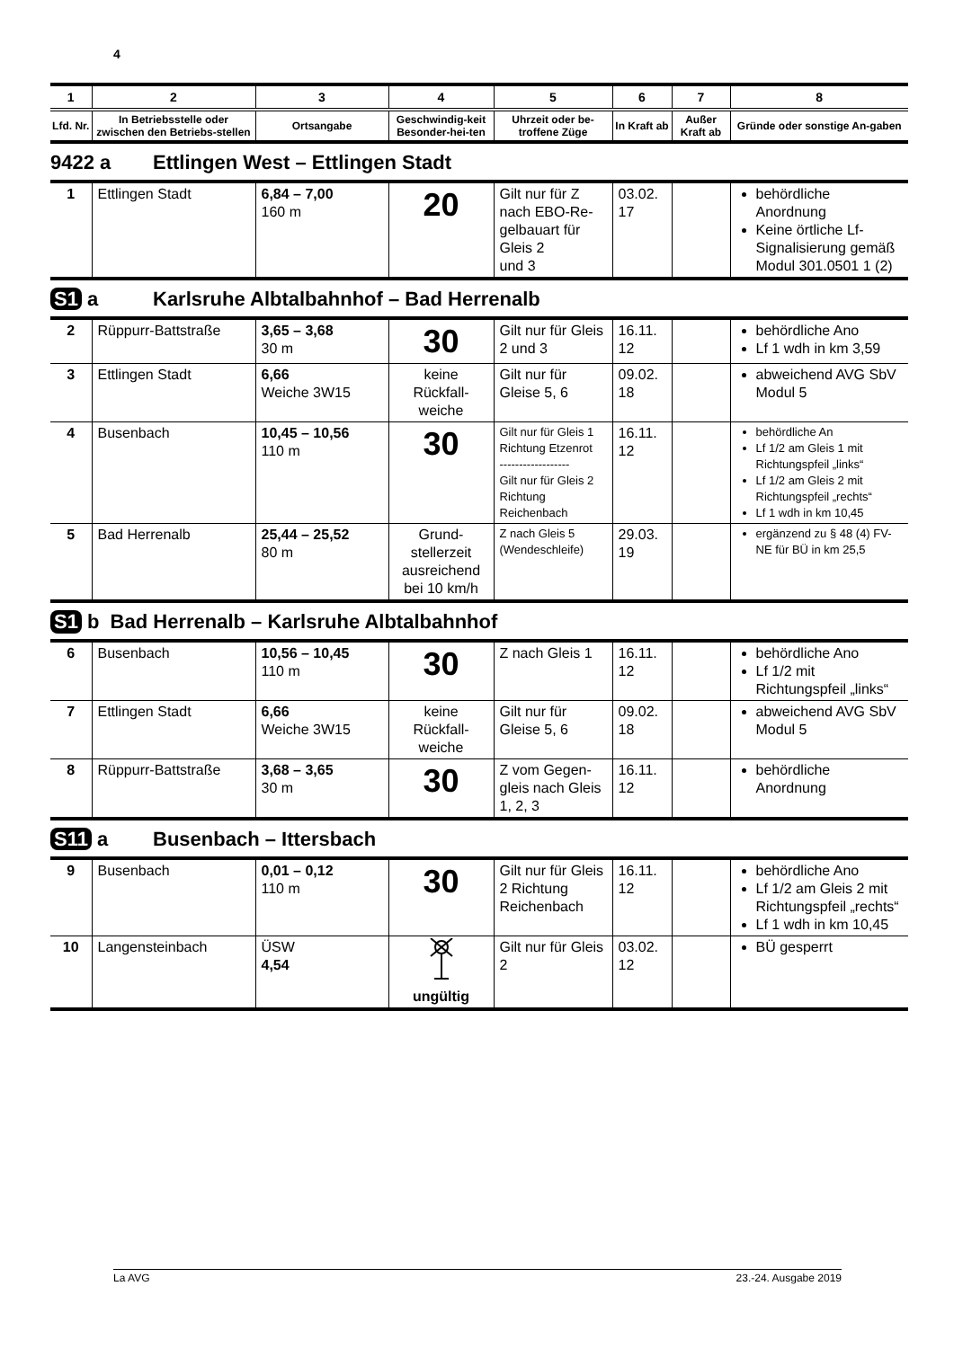4
| 1 | 2 | 3 | 4 | 5 | 6 | 7 | 8 |
| --- | --- | --- | --- | --- | --- | --- | --- |
| Lfd. Nr. | In Betriebsstelle oder zwischen den Betriebs-stellen | Ortsangabe | Geschwindig-keit Besonder-hei-ten | Uhrzeit oder be-troffene Züge | In Kraft ab | Außer Kraft ab | Gründe oder sonstige An-gaben |
9422 a Ettlingen West – Ettlingen Stadt
| 1 | Ettlingen Stadt | 6,84 – 7,00 160 m | 20 | Gilt nur für Z nach EBO-Re-gelbauart für Gleis 2 und 3 | 03.02. 17 | | behördliche Anordnung Keine örtliche Lf-Signalisierung gemäß Modul 301.0501 1 (2) |
S1 a Karlsruhe Albtalbahnhof – Bad Herrenalb
| 2 | Rüppurr-Battstraße | 3,65 – 3,68 30 m | 30 | Gilt nur für Gleis 2 und 3 | 16.11. 12 | | behördliche Ano Lf 1 wdh in km 3,59 |
| 3 | Ettlingen Stadt | 6,66 Weiche 3W15 | keine Rückfall-weiche | Gilt nur für Gleise 5, 6 | 09.02. 18 | | abweichend AVG SbV Modul 5 |
| 4 | Busenbach | 10,45 – 10,56 110 m | 30 | Gilt nur für Gleis 1 Richtung Etzenrot ------------------ Gilt nur für Gleis 2 Richtung Reichenbach | 16.11. 12 | | behördliche An Lf 1/2 am Gleis 1 mit Richtungspfeil „links“ Lf 1/2 am Gleis 2 mit Richtungspfeil „rechts“ Lf 1 wdh in km 10,45 |
| 5 | Bad Herrenalb | 25,44 – 25,52 80 m | Grund-stellerzeit ausreichend bei 10 km/h | Z nach Gleis 5 (Wendeschleife) | 29.03. 19 | | ergänzend zu § 48 (4) FV-NE für BÜ in km 25,5 |
S1 b Bad Herrenalb – Karlsruhe Albtalbahnhof
| 6 | Busenbach | 10,56 – 10,45 110 m | 30 | Z nach Gleis 1 | 16.11. 12 | | behördliche Ano Lf 1/2 mit Richtungspfeil „links“ |
| 7 | Ettlingen Stadt | 6,66 Weiche 3W15 | keine Rückfall-weiche | Gilt nur für Gleise 5, 6 | 09.02. 18 | | abweichend AVG SbV Modul 5 |
| 8 | Rüppurr-Battstraße | 3,68 – 3,65 30 m | 30 | Z vom Gegen-gleis nach Gleis 1, 2, 3 | 16.11. 12 | | behördliche Anordnung |
S11 a Busenbach – Ittersbach
| 9 | Busenbach | 0,01 – 0,12 110 m | 30 | Gilt nur für Gleis 2 Richtung Reichenbach | 16.11. 12 | | behördliche Ano Lf 1/2 am Gleis 2 mit Richtungspfeil „rechts“ Lf 1 wdh in km 10,45 |
| 10 | Langensteinbach | ÜSW 4,54 | ungültig | Gilt nur für Gleis 2 | 03.02. 12 | | BÜ gesperrt |
La AVG 23.-24. Ausgabe 2019